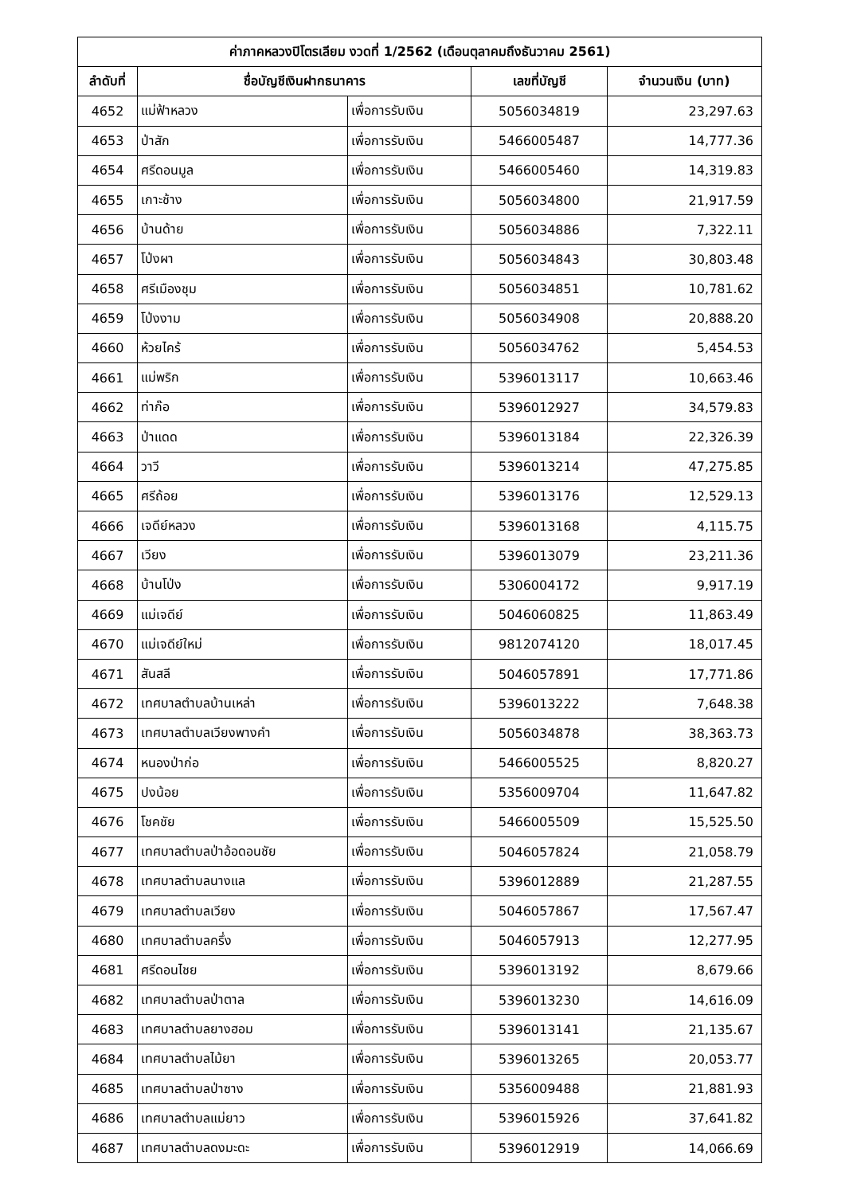| ค่าภาคหลวงปิโตรเลียม งวดที่ 1/2562 (เดือนตุลาคมถึงธันวาคม 2561) | | | | |
| --- | --- | --- | --- | --- |
| ลำดับที่ | ชื่อบัญชีเงินฝากธนาคาร | | เลขที่บัญชี | จำนวนเงิน (บาท) |
| 4652 | แม่ฟ้าหลวง | เพื่อการรับเงิน | 5056034819 | 23,297.63 |
| 4653 | ป่าสัก | เพื่อการรับเงิน | 5466005487 | 14,777.36 |
| 4654 | ศรีดอนมูล | เพื่อการรับเงิน | 5466005460 | 14,319.83 |
| 4655 | เกาะช้าง | เพื่อการรับเงิน | 5056034800 | 21,917.59 |
| 4656 | บ้านด้าย | เพื่อการรับเงิน | 5056034886 | 7,322.11 |
| 4657 | โป่งผา | เพื่อการรับเงิน | 5056034843 | 30,803.48 |
| 4658 | ศรีเมืองชุม | เพื่อการรับเงิน | 5056034851 | 10,781.62 |
| 4659 | โป่งงาม | เพื่อการรับเงิน | 5056034908 | 20,888.20 |
| 4660 | ห้วยไคร้ | เพื่อการรับเงิน | 5056034762 | 5,454.53 |
| 4661 | แม่พริก | เพื่อการรับเงิน | 5396013117 | 10,663.46 |
| 4662 | ท่าก๊อ | เพื่อการรับเงิน | 5396012927 | 34,579.83 |
| 4663 | ป่าแดด | เพื่อการรับเงิน | 5396013184 | 22,326.39 |
| 4664 | วาวี | เพื่อการรับเงิน | 5396013214 | 47,275.85 |
| 4665 | ศรีถ้อย | เพื่อการรับเงิน | 5396013176 | 12,529.13 |
| 4666 | เจดีย์หลวง | เพื่อการรับเงิน | 5396013168 | 4,115.75 |
| 4667 | เวียง | เพื่อการรับเงิน | 5396013079 | 23,211.36 |
| 4668 | บ้านโป่ง | เพื่อการรับเงิน | 5306004172 | 9,917.19 |
| 4669 | แม่เจดีย์ | เพื่อการรับเงิน | 5046060825 | 11,863.49 |
| 4670 | แม่เจดีย์ใหม่ | เพื่อการรับเงิน | 9812074120 | 18,017.45 |
| 4671 | สันสลี | เพื่อการรับเงิน | 5046057891 | 17,771.86 |
| 4672 | เทศบาลตำบลบ้านเหล่า | เพื่อการรับเงิน | 5396013222 | 7,648.38 |
| 4673 | เทศบาลตำบลเวียงพางคำ | เพื่อการรับเงิน | 5056034878 | 38,363.73 |
| 4674 | หนองป่าก่อ | เพื่อการรับเงิน | 5466005525 | 8,820.27 |
| 4675 | ปงน้อย | เพื่อการรับเงิน | 5356009704 | 11,647.82 |
| 4676 | โชคชัย | เพื่อการรับเงิน | 5466005509 | 15,525.50 |
| 4677 | เทศบาลตำบลป่าอ้อดอนชัย | เพื่อการรับเงิน | 5046057824 | 21,058.79 |
| 4678 | เทศบาลตำบลนางแล | เพื่อการรับเงิน | 5396012889 | 21,287.55 |
| 4679 | เทศบาลตำบลเวียง | เพื่อการรับเงิน | 5046057867 | 17,567.47 |
| 4680 | เทศบาลตำบลครึ่ง | เพื่อการรับเงิน | 5046057913 | 12,277.95 |
| 4681 | ศรีดอนไชย | เพื่อการรับเงิน | 5396013192 | 8,679.66 |
| 4682 | เทศบาลตำบลป่าตาล | เพื่อการรับเงิน | 5396013230 | 14,616.09 |
| 4683 | เทศบาลตำบลยางฮอม | เพื่อการรับเงิน | 5396013141 | 21,135.67 |
| 4684 | เทศบาลตำบลไม้ยา | เพื่อการรับเงิน | 5396013265 | 20,053.77 |
| 4685 | เทศบาลตำบลป่าซาง | เพื่อการรับเงิน | 5356009488 | 21,881.93 |
| 4686 | เทศบาลตำบลแม่ยาว | เพื่อการรับเงิน | 5396015926 | 37,641.82 |
| 4687 | เทศบาลตำบลดงมะดะ | เพื่อการรับเงิน | 5396012919 | 14,066.69 |